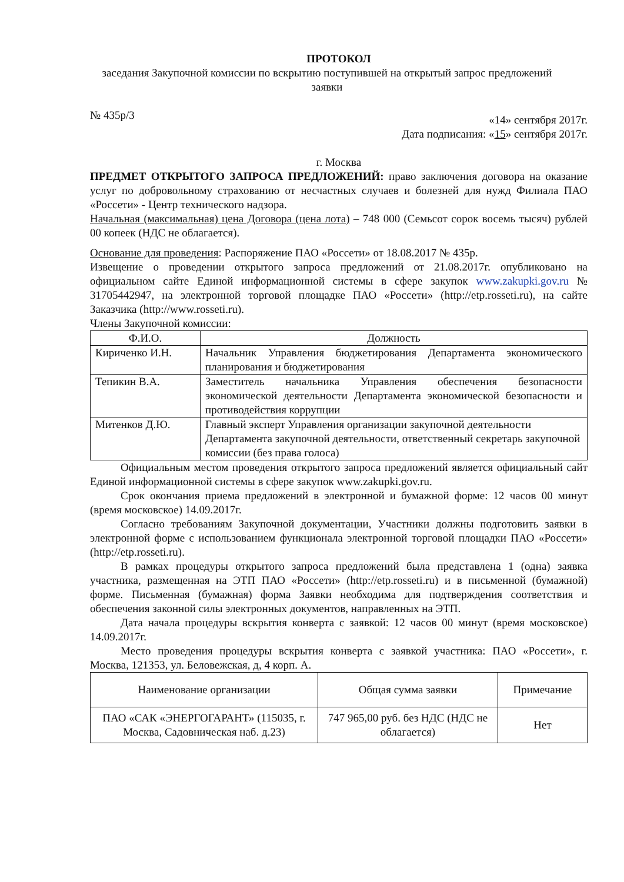ПРОТОКОЛ
заседания Закупочной комиссии по вскрытию поступившей на открытый запрос предложений заявки
№ 435р/3 «14» сентября 2017г.
Дата подписания: «15» сентября 2017г.
г. Москва
ПРЕДМЕТ ОТКРЫТОГО ЗАПРОСА ПРЕДЛОЖЕНИЙ: право заключения договора на оказание услуг по добровольному страхованию от несчастных случаев и болезней для нужд Филиала ПАО «Россети» - Центр технического надзора.
Начальная (максимальная) цена Договора (цена лота) – 748 000 (Семьсот сорок восемь тысяч) рублей 00 копеек (НДС не облагается).
Основание для проведения: Распоряжение ПАО «Россети» от 18.08.2017 № 435р.
Извещение о проведении открытого запроса предложений от 21.08.2017г. опубликовано на официальном сайте Единой информационной системы в сфере закупок www.zakupki.gov.ru № 31705442947, на электронной торговой площадке ПАО «Россети» (http://etp.rosseti.ru), на сайте Заказчика (http://www.rosseti.ru).
Члены Закупочной комиссии:
| Ф.И.О. | Должность |
| --- | --- |
| Кириченко И.Н. | Начальник Управления бюджетирования Департамента экономического планирования и бюджетирования |
| Тепикин В.А. | Заместитель начальника Управления обеспечения безопасности экономической деятельности Департамента экономической безопасности и противодействия коррупции |
| Митенков Д.Ю. | Главный эксперт Управления организации закупочной деятельности Департамента закупочной деятельности, ответственный секретарь закупочной комиссии (без права голоса) |
Официальным местом проведения открытого запроса предложений является официальный сайт Единой информационной системы в сфере закупок www.zakupki.gov.ru.
Срок окончания приема предложений в электронной и бумажной форме: 12 часов 00 минут (время московское) 14.09.2017г.
Согласно требованиям Закупочной документации, Участники должны подготовить заявки в электронной форме с использованием функционала электронной торговой площадки ПАО «Россети» (http://etp.rosseti.ru).
В рамках процедуры открытого запроса предложений была представлена 1 (одна) заявка участника, размещенная на ЭТП ПАО «Россети» (http://etp.rosseti.ru) и в письменной (бумажной) форме. Письменная (бумажная) форма Заявки необходима для подтверждения соответствия и обеспечения законной силы электронных документов, направленных на ЭТП.
Дата начала процедуры вскрытия конверта с заявкой: 12 часов 00 минут (время московское) 14.09.2017г.
Место проведения процедуры вскрытия конверта с заявкой участника: ПАО «Россети», г. Москва, 121353, ул. Беловежская, д, 4 корп. А.
| Наименование организации | Общая сумма заявки | Примечание |
| --- | --- | --- |
| ПАО «САК «ЭНЕРГОГАРАНТ» (115035, г. Москва, Садовническая наб. д.23) | 747 965,00 руб. без НДС (НДС не облагается) | Нет |